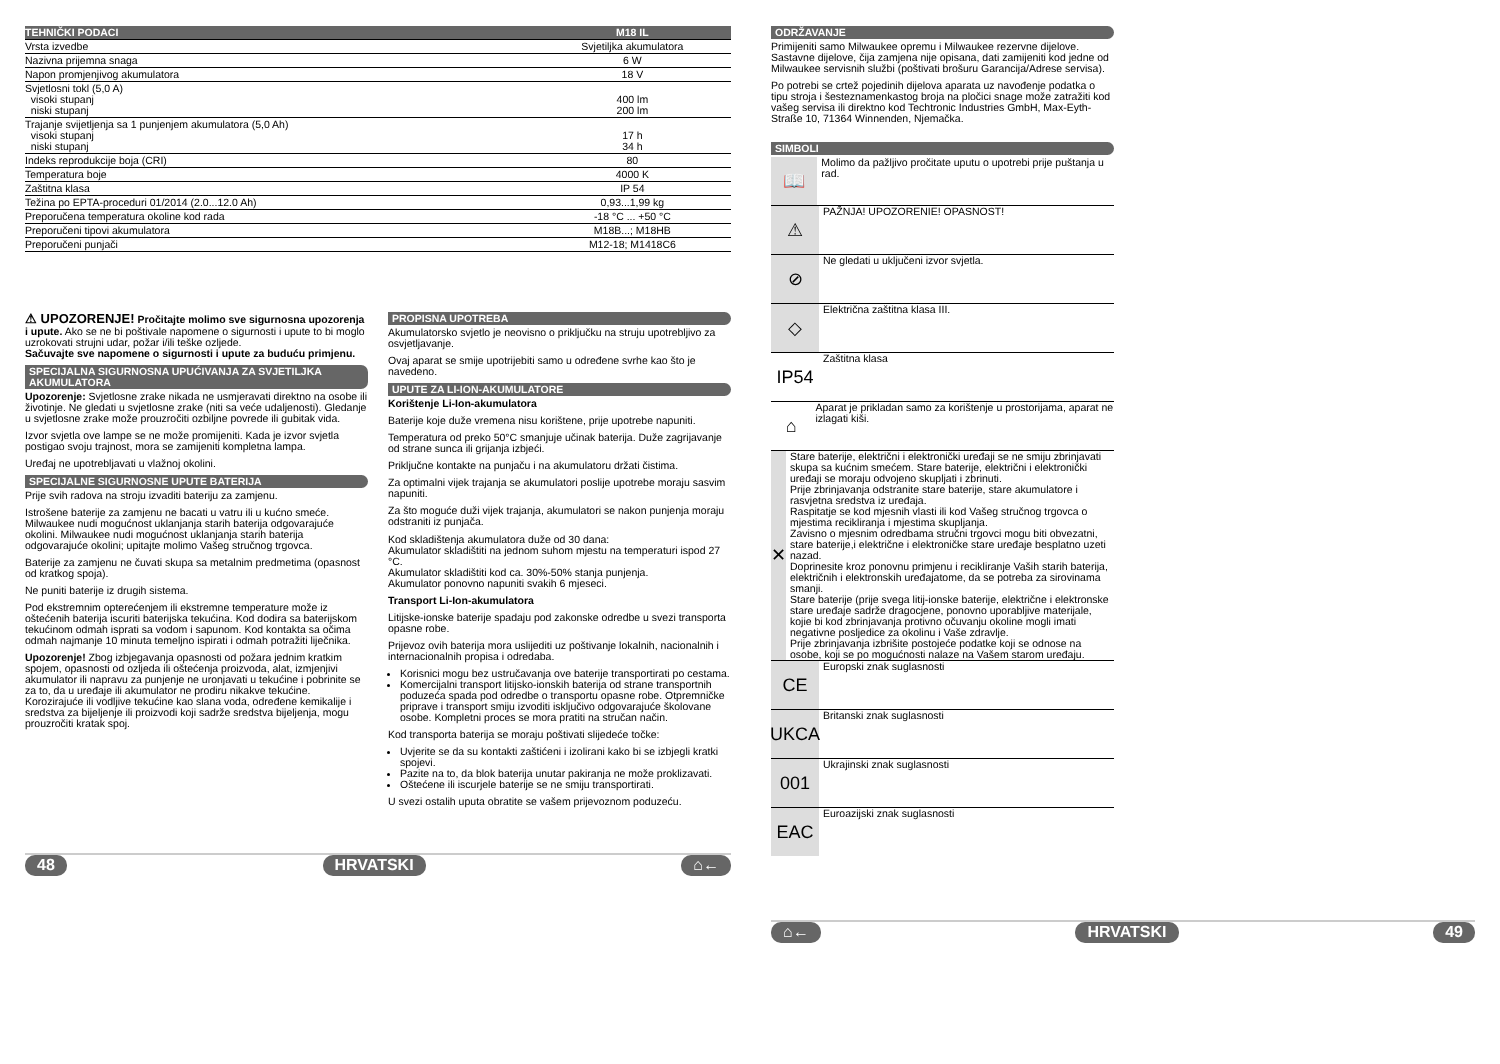| TEHNIČKI PODACI | M18 IL |
| --- | --- |
| Vrsta izvedbe | Svjetiljka akumulatora |
| Nazivna prijemna snaga | 6 W |
| Napon promjenjivog akumulatora | 18 V |
| Svjetlosni tokl (5,0 A) visoki stupanj niski stupanj | 400 lm 200 lm |
| Trajanje svijetljenja sa 1 punjenjem akumulatora (5,0 Ah) visoki stupanj niski stupanj | 17 h 34 h |
| Indeks reprodukcije boja (CRI) | 80 |
| Temperatura boje | 4000 K |
| Zaštitna klasa | IP 54 |
| Težina po EPTA-proceduri 01/2014 (2.0...12.0 Ah) | 0,93...1,99 kg |
| Preporučena temperatura okoline kod rada | -18 °C ... +50 °C |
| Preporučeni tipovi akumulatora | M18B...; M18HB |
| Preporučeni punjači | M12-18; M1418C6 |
⚠ UPOZORENJE! Pročitajte molimo sve sigurnosna upozorenja i upute. Ako se ne bi poštivale napomene o sigurnosti i upute to bi moglo uzrokovati strujni udar, požar i/ili teške ozljede.
Sačuvajte sve napomene o sigurnosti i upute za buduću primjenu.
SPECIJALNA SIGURNOSNA UPUĆIVANJA ZA SVJETILJKA AKUMULATORA
Upozorenje: Svjetlosne zrake nikada ne usmjeravati direktno na osobe ili životinje. Ne gledati u svjetlosne zrake (niti sa veće udaljenosti). Gledanje u svjetlosne zrake može prouzročiti ozbiljne povrede ili gubitak vida.
Izvor svjetla ove lampe se ne može promijeniti. Kada je izvor svjetla postigao svoju trajnost, mora se zamijeniti kompletna lampa.
Uređaj ne upotrebljavati u vlažnoj okolini.
SPECIJALNE SIGURNOSNE UPUTE BATERIJA
Prije svih radova na stroju izvaditi bateriju za zamjenu.
Istrošene baterije za zamjenu ne bacati u vatru ili u kućno smeće. Milwaukee nudi mogućnost uklanjanja starih baterija odgovarajuće okolini. Milwaukee nudi mogućnost uklanjanja starih baterija odgovarajuće okolini; upitajte molimo Vašeg stručnog trgovca.
Baterije za zamjenu ne čuvati skupa sa metalnim predmetima (opasnost od kratkog spoja).
Ne puniti baterije iz drugih sistema.
Pod ekstremnim opterećenjem ili ekstremne temperature može iz oštećenih baterija iscuriti baterijska tekućina. Kod dodira sa baterijskom tekućinom odmah isprati sa vodom i sapunom. Kod kontakta sa očima odmah najmanje 10 minuta temeljno ispirati i odmah potražiti liječnika.
Upozorenje! Zbog izbjegavanja opasnosti od požara jednim kratkim spojem, opasnosti od ozljeda ili oštećenja proizvoda, alat, izmjenjivi akumulator ili napravu za punjenje ne uronjavati u tekućine i pobrinite se za to, da u uređaje ili akumulator ne prodiru nikakve tekućine. Korozirajuće ili vodljive tekućine kao slana voda, određene kemikalije i sredstva za bijeljenje ili proizvodi koji sadrže sredstva bijeljenja, mogu prouzročiti kratak spoj.
PROPISNA UPOTREBA
Akumulatorsko svjetlo je neovisno o priključku na struju upotrebljivo za osvjetljavanje.
Ovaj aparat se smije upotrijebiti samo u određene svrhe kao što je navedeno.
UPUTE ZA LI-ION-AKUMULATORE
Korištenje Li-Ion-akumulatora
Baterije koje duže vremena nisu korištene, prije upotrebe napuniti.
Temperatura od preko 50°C smanjuje učinak baterija. Duže zagrijavanje od strane sunca ili grijanja izbjeći.
Priključne kontakte na punjaču i na akumulatoru držati čistima.
Za optimalni vijek trajanja se akumulatori poslije upotrebe moraju sasvim napuniti.
Za što moguće duži vijek trajanja, akumulatori se nakon punjenja moraju odstraniti iz punjača.
Kod skladištenja akumulatora duže od 30 dana:
Akumulator skladištiti na jednom suhom mjestu na temperaturi ispod 27 °C.
Akumulator skladištiti kod ca. 30%-50% stanja punjenja.
Akumulator ponovno napuniti svakih 6 mjeseci.
Transport Li-Ion-akumulatora
Litijske-ionske baterije spadaju pod zakonske odredbe u svezi transporta opasne robe.
Prijevoz ovih baterija mora uslijediti uz poštivanje lokalnih, nacionalnih i internacionalnih propisa i odredaba.
Korisnici mogu bez ustručavanja ove baterije transportirati po cestama.
Komercijalni transport litijsko-ionskih baterija od strane transportnih poduzeća spada pod odredbe o transportu opasne robe. Otpremničke priprave i transport smiju izvoditi isključivo odgovarajuće školovane osobe. Kompletni proces se mora pratiti na stručan način.
Kod transporta baterija se moraju poštivati slijedeće točke:
Uvjerite se da su kontakti zaštićeni i izolirani kako bi se izbjegli kratki spojevi.
Pazite na to, da blok baterija unutar pakiranja ne može proklizavati.
Oštećene ili iscurjele baterije se ne smiju transportirati.
U svezi ostalih uputa obratite se vašem prijevoznom poduzeću.
48 HRVATSKI ⌂←
ODRŽAVANJE
Primijeniti samo Milwaukee opremu i Milwaukee rezervne dijelove. Sastavne dijelove, čija zamjena nije opisana, dati zamijeniti kod jedne od Milwaukee servisnih službi (poštivati brošuru Garancija/Adrese servisa).
Po potrebi se crtež pojedinih dijelova aparata uz navođenje podatka o tipu stroja i šesteznamenkastog broja na pločici snage može zatražiti kod vašeg servisa ili direktno kod Techtronic Industries GmbH, Max-Eyth-Straße 10, 71364 Winnenden, Njemačka.
SIMBOLI
📖
Molimo da pažljivo pročitate uputu o upotrebi prije puštanja u rad.
⚠
PAŽNJA! UPOZORENIE! OPASNOST!
⊘
Ne gledati u uključeni izvor svjetla.
◇
Električna zaštitna klasa III.
IP54
Zaštitna klasa
⌂
Aparat je prikladan samo za korištenje u prostorijama, aparat ne izlagati kiši.
✕
Stare baterije, električni i elektronički uređaji se ne smiju zbrinjavati skupa sa kućnim smećem. Stare baterije, električni i elektronički uređaji se moraju odvojeno skupljati i zbrinuti.
Prije zbrinjavanja odstranite stare baterije, stare akumulatore i rasvjetna sredstva iz uređaja.
Raspitatje se kod mjesnih vlasti ili kod Vašeg stručnog trgovca o mjestima recikliranja i mjestima skupljanja.
Zavisno o mjesnim odredbama stručni trgovci mogu biti obvezatni, stare baterije,i električne i elektroničke stare uređaje besplatno uzeti nazad.
Doprinesite kroz ponovnu primjenu i recikliranje Vaših starih baterija, električnih i elektronskih uređajatome, da se potreba za sirovinama smanji.
Stare baterije (prije svega litij-ionske baterije, električne i elektronske stare uređaje sadrže dragocjene, ponovno uporabljive materijale, kojie bi kod zbrinjavanja protivno očuvanju okoline mogli imati negativne posljedice za okolinu i Vaše zdravlje.
Prije zbrinjavanja izbrišite postojeće podatke koji se odnose na osobe, koji se po mogućnosti nalaze na Vašem starom uređaju.
CE
Europski znak suglasnosti
UKCA
Britanski znak suglasnosti
001
Ukrajinski znak suglasnosti
EAC
Euroazijski znak suglasnosti
⌂← HRVATSKI 49